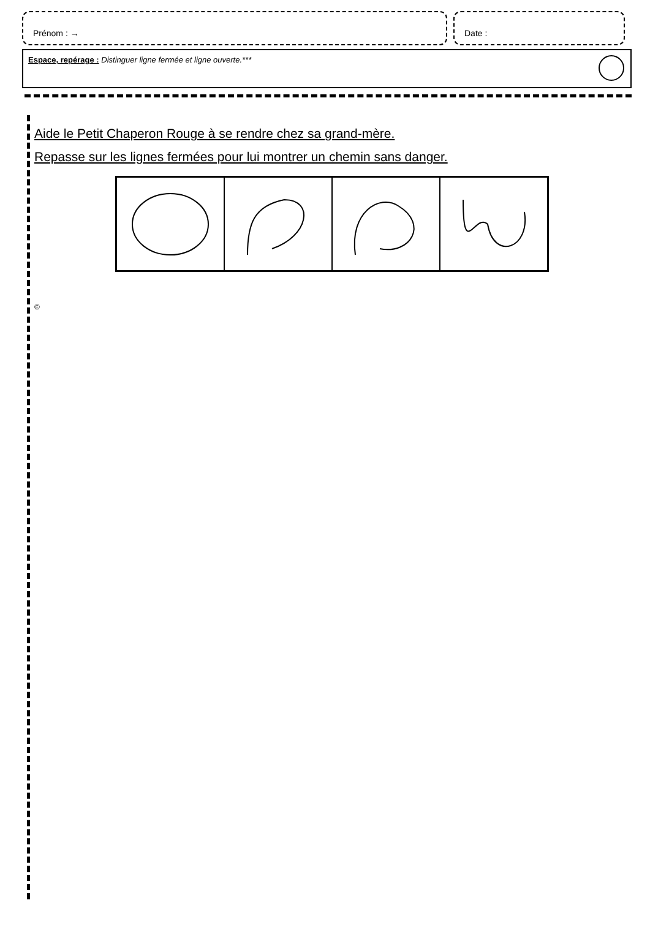Prénom : → Date :
Espace, repérage : Distinguer ligne fermée et ligne ouverte.***
Aide le Petit Chaperon Rouge à se rendre chez sa grand-mère.
Repasse sur les lignes fermées pour lui montrer un chemin sans danger.
©